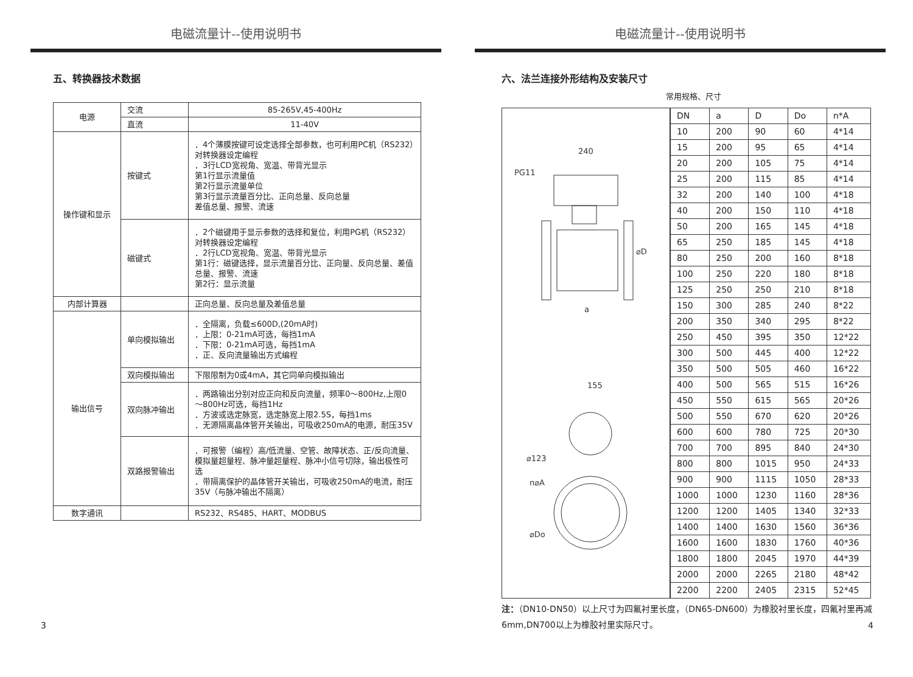电磁流量计--使用说明书
五、转换器技术数据
| 电源 | 交流 | 85-265V,45-400Hz |
| | 直流 | 11-40V |
| 操作键和显示 | 按键式 | ．4个薄膜按键可设定选择全部参数，也可利用PC机（RS232）对转换器设定编程 ．3行LCD宽视角、宽温、带背光显示 第1行显示流量值 第2行显示流量单位 第3行显示流量百分比、正向总量、反向总量 差值总量、报警、流速 |
| | 磁键式 | ．2个磁键用于显示参数的选择和复位，利用PG机（RS232）对转换器设定编程 ．2行LCD宽视角、宽温、带背光显示 第1行：磁键选择，显示流量百分比、正向量、反向总量、差值总量、报警、流速 第2行：显示流量 |
| 内部计算器 | | 正向总量、反向总量及差值总量 |
| 输出信号 | 单向模拟输出 | ．全隔离，负载≤600D,(20mA时) ．上限：0-21mA可选，每挡1mA ．下限：0-21mA可选，每挡1mA ．正、反向流量输出方式编程 |
| | 双向模拟输出 | 下限限制为0或4mA，其它同单向模拟输出 |
| | 双向脉冲输出 | ．两路输出分别对应正向和反向流量，频率0～800Hz,上限0～800Hz可选，每挡1Hz ．方波或选定脉宽，选定脉宽上限2.5S，每挡1ms ．无源隔离晶体管开关输出，可吸收250mA的电源，耐压35V |
| | 双路报警输出 | ．可报警（编程）高/低流量、空管、故障状态、正/反向流量、模拟量超量程、脉冲量超量程、脉冲小信号切除，输出极性可选 ．带隔离保护的晶体管开关输出，可吸收250mA的电流，耐压35V（与脉冲输出不隔离） |
| 数字通讯 | | RS232、RS485、HART、MODBUS |
3
电磁流量计--使用说明书
六、法兰连接外形结构及安装尺寸
常用规格、尺寸
240
PG11
⌀D
a
155
⌀123
n⌀A
⌀Do
| DN | a | D | Do | n*A |
| 10 | 200 | 90 | 60 | 4*14 |
| 15 | 200 | 95 | 65 | 4*14 |
| 20 | 200 | 105 | 75 | 4*14 |
| 25 | 200 | 115 | 85 | 4*14 |
| 32 | 200 | 140 | 100 | 4*18 |
| 40 | 200 | 150 | 110 | 4*18 |
| 50 | 200 | 165 | 145 | 4*18 |
| 65 | 250 | 185 | 145 | 4*18 |
| 80 | 250 | 200 | 160 | 8*18 |
| 100 | 250 | 220 | 180 | 8*18 |
| 125 | 250 | 250 | 210 | 8*18 |
| 150 | 300 | 285 | 240 | 8*22 |
| 200 | 350 | 340 | 295 | 8*22 |
| 250 | 450 | 395 | 350 | 12*22 |
| 300 | 500 | 445 | 400 | 12*22 |
| 350 | 500 | 505 | 460 | 16*22 |
| 400 | 500 | 565 | 515 | 16*26 |
| 450 | 550 | 615 | 565 | 20*26 |
| 500 | 550 | 670 | 620 | 20*26 |
| 600 | 600 | 780 | 725 | 20*30 |
| 700 | 700 | 895 | 840 | 24*30 |
| 800 | 800 | 1015 | 950 | 24*33 |
| 900 | 900 | 1115 | 1050 | 28*33 |
| 1000 | 1000 | 1230 | 1160 | 28*36 |
| 1200 | 1200 | 1405 | 1340 | 32*33 |
| 1400 | 1400 | 1630 | 1560 | 36*36 |
| 1600 | 1600 | 1830 | 1760 | 40*36 |
| 1800 | 1800 | 2045 | 1970 | 44*39 |
| 2000 | 2000 | 2265 | 2180 | 48*42 |
| 2200 | 2200 | 2405 | 2315 | 52*45 |
注：（DN10-DN50）以上尺寸为四氟衬里长度，（DN65-DN600）为橡胶衬里长度，四氟衬里再减6mm,DN700以上为橡胶衬里实际尺寸。
4